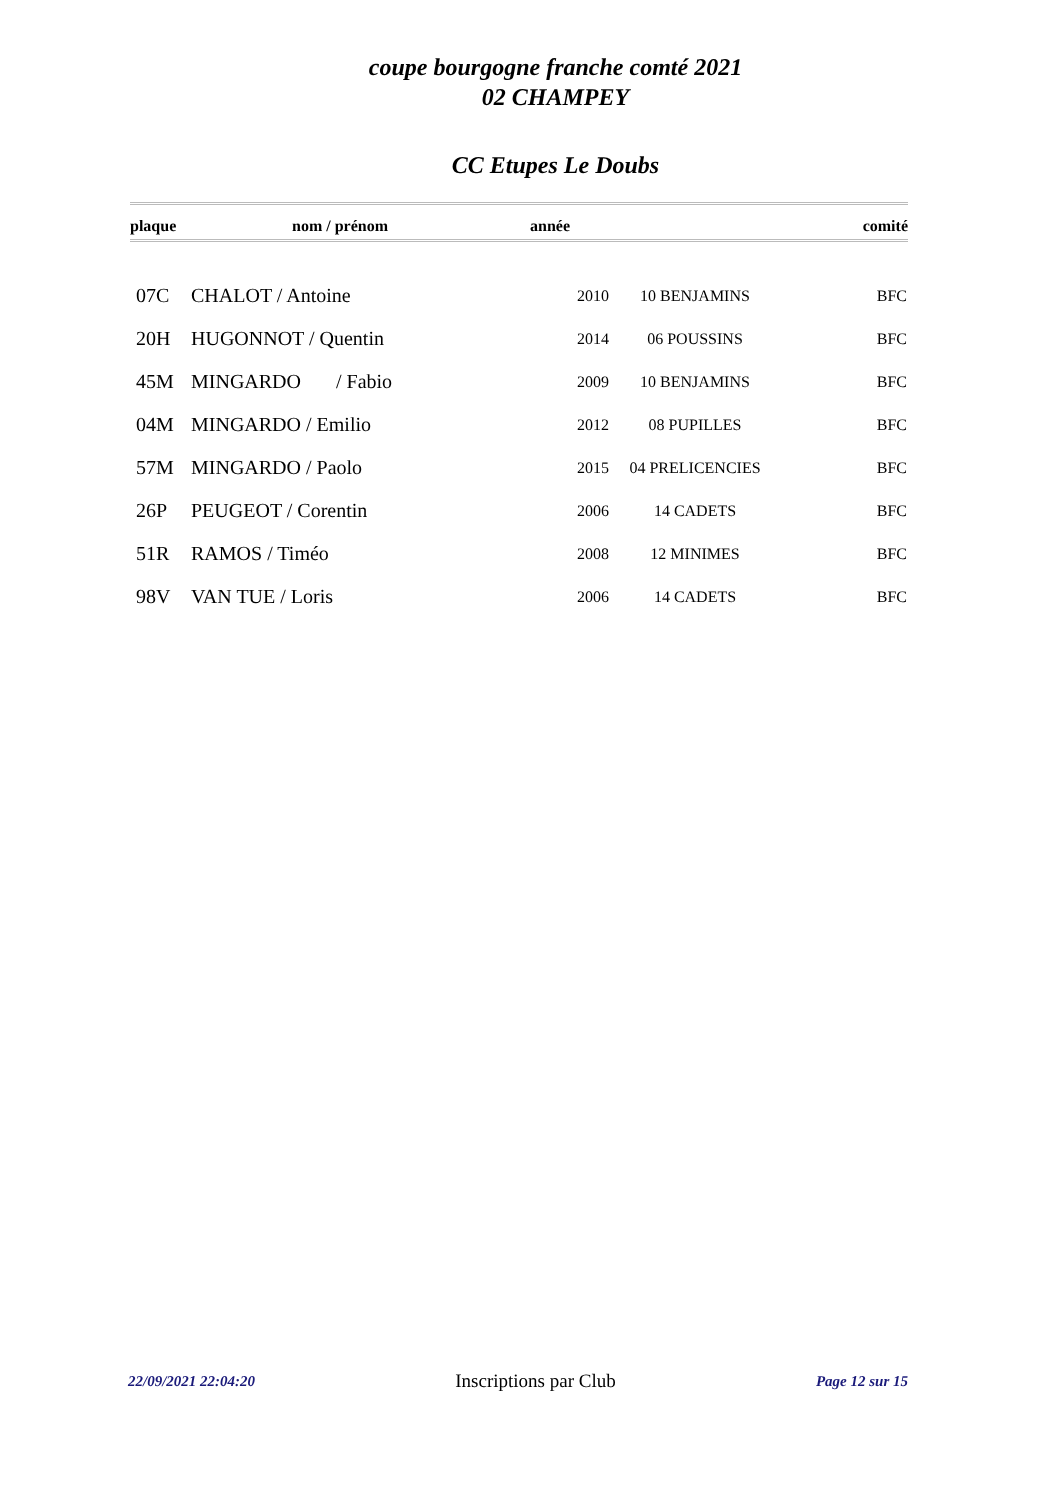coupe bourgogne franche comté 2021
02 CHAMPEY
CC Etupes Le Doubs
| plaque | nom / prénom | année | | comité |
| --- | --- | --- | --- | --- |
| 07C | CHALOT / Antoine | 2010 | 10 BENJAMINS | BFC |
| 20H | HUGONNOT / Quentin | 2014 | 06 POUSSINS | BFC |
| 45M | MINGARDO / Fabio | 2009 | 10 BENJAMINS | BFC |
| 04M | MINGARDO / Emilio | 2012 | 08 PUPILLES | BFC |
| 57M | MINGARDO / Paolo | 2015 | 04 PRELICENCIES | BFC |
| 26P | PEUGEOT / Corentin | 2006 | 14 CADETS | BFC |
| 51R | RAMOS / Timéo | 2008 | 12 MINIMES | BFC |
| 98V | VAN TUE / Loris | 2006 | 14 CADETS | BFC |
22/09/2021 22:04:20 Inscriptions par Club Page 12 sur 15